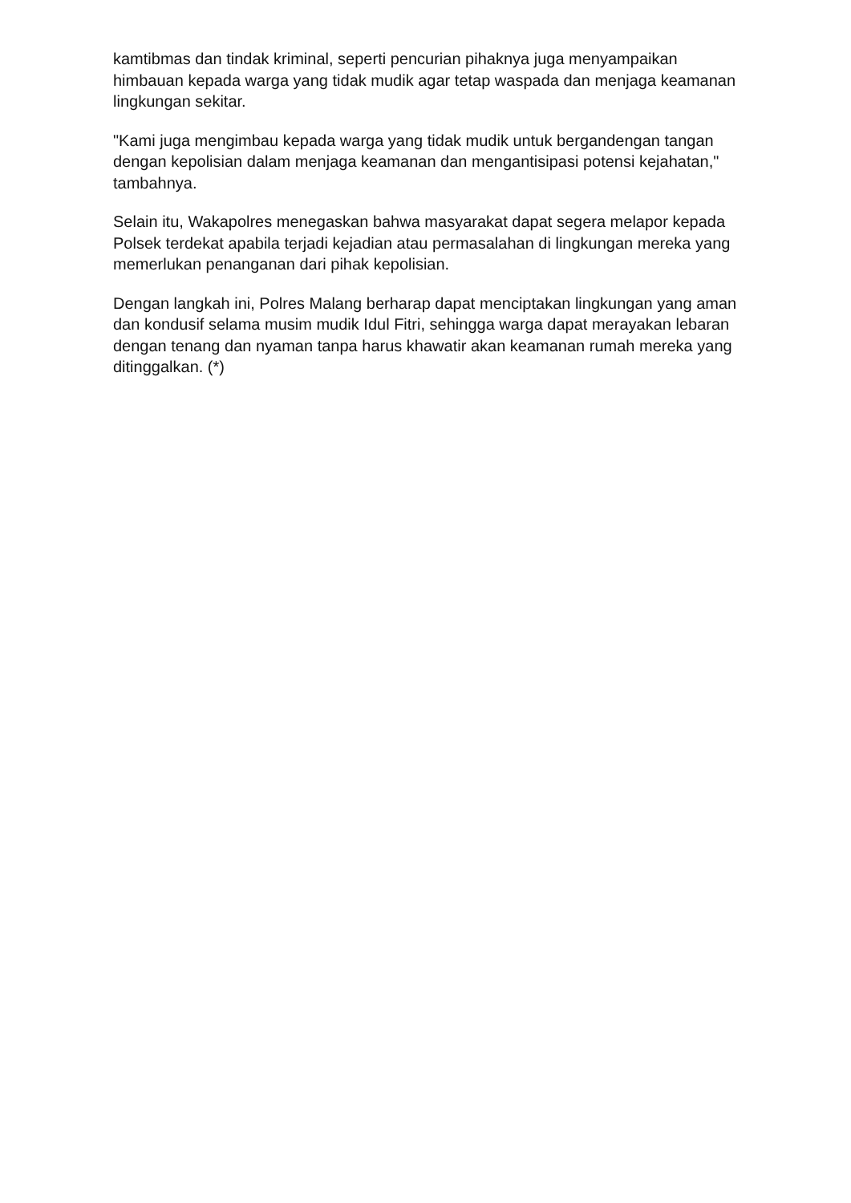kamtibmas dan tindak kriminal, seperti pencurian pihaknya juga menyampaikan himbauan kepada warga yang tidak mudik agar tetap waspada dan menjaga keamanan lingkungan sekitar.
"Kami juga mengimbau kepada warga yang tidak mudik untuk bergandengan tangan dengan kepolisian dalam menjaga keamanan dan mengantisipasi potensi kejahatan," tambahnya.
Selain itu, Wakapolres menegaskan bahwa masyarakat dapat segera melapor kepada Polsek terdekat apabila terjadi kejadian atau permasalahan di lingkungan mereka yang memerlukan penanganan dari pihak kepolisian.
Dengan langkah ini, Polres Malang berharap dapat menciptakan lingkungan yang aman dan kondusif selama musim mudik Idul Fitri, sehingga warga dapat merayakan lebaran dengan tenang dan nyaman tanpa harus khawatir akan keamanan rumah mereka yang ditinggalkan. (*)